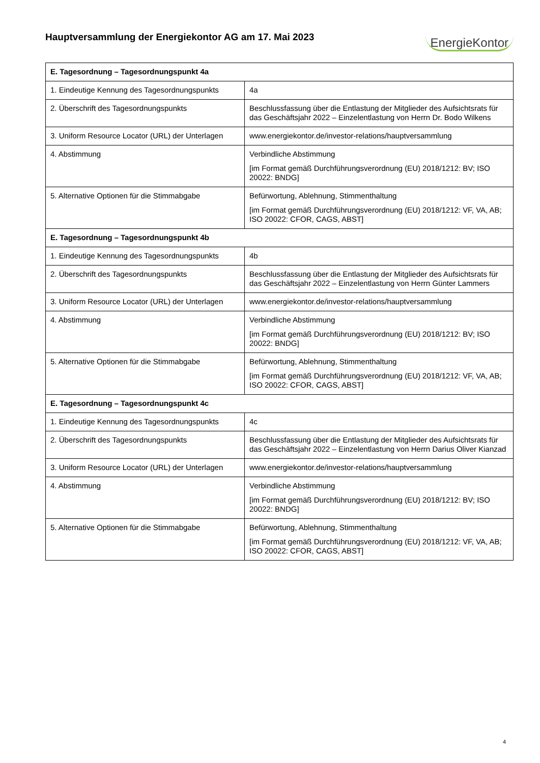Hauptversammlung der Energiekontor AG am 17. Mai 2023
EnergieKontor
| E. Tagesordnung – Tagesordnungspunkt 4a | |
| --- | --- |
| 1. Eindeutige Kennung des Tagesordnungspunkts | 4a |
| 2. Überschrift des Tagesordnungspunkts | Beschlussfassung über die Entlastung der Mitglieder des Aufsichtsrats für das Geschäftsjahr 2022 – Einzelentlastung von Herrn Dr. Bodo Wilkens |
| 3. Uniform Resource Locator (URL) der Unterlagen | www.energiekontor.de/investor-relations/hauptversammlung |
| 4. Abstimmung | Verbindliche Abstimmung [im Format gemäß Durchführungsverordnung (EU) 2018/1212: BV; ISO 20022: BNDG] |
| 5. Alternative Optionen für die Stimmabgabe | Befürwortung, Ablehnung, Stimmenthaltung [im Format gemäß Durchführungsverordnung (EU) 2018/1212: VF, VA, AB; ISO 20022: CFOR, CAGS, ABST] |
| E. Tagesordnung – Tagesordnungspunkt 4b | |
| 1. Eindeutige Kennung des Tagesordnungspunkts | 4b |
| 2. Überschrift des Tagesordnungspunkts | Beschlussfassung über die Entlastung der Mitglieder des Aufsichtsrats für das Geschäftsjahr 2022 – Einzelentlastung von Herrn Günter Lammers |
| 3. Uniform Resource Locator (URL) der Unterlagen | www.energiekontor.de/investor-relations/hauptversammlung |
| 4. Abstimmung | Verbindliche Abstimmung [im Format gemäß Durchführungsverordnung (EU) 2018/1212: BV; ISO 20022: BNDG] |
| 5. Alternative Optionen für die Stimmabgabe | Befürwortung, Ablehnung, Stimmenthaltung [im Format gemäß Durchführungsverordnung (EU) 2018/1212: VF, VA, AB; ISO 20022: CFOR, CAGS, ABST] |
| E. Tagesordnung – Tagesordnungspunkt 4c | |
| 1. Eindeutige Kennung des Tagesordnungspunkts | 4c |
| 2. Überschrift des Tagesordnungspunkts | Beschlussfassung über die Entlastung der Mitglieder des Aufsichtsrats für das Geschäftsjahr 2022 – Einzelentlastung von Herrn Darius Oliver Kianzad |
| 3. Uniform Resource Locator (URL) der Unterlagen | www.energiekontor.de/investor-relations/hauptversammlung |
| 4. Abstimmung | Verbindliche Abstimmung [im Format gemäß Durchführungsverordnung (EU) 2018/1212: BV; ISO 20022: BNDG] |
| 5. Alternative Optionen für die Stimmabgabe | Befürwortung, Ablehnung, Stimmenthaltung [im Format gemäß Durchführungsverordnung (EU) 2018/1212: VF, VA, AB; ISO 20022: CFOR, CAGS, ABST] |
4